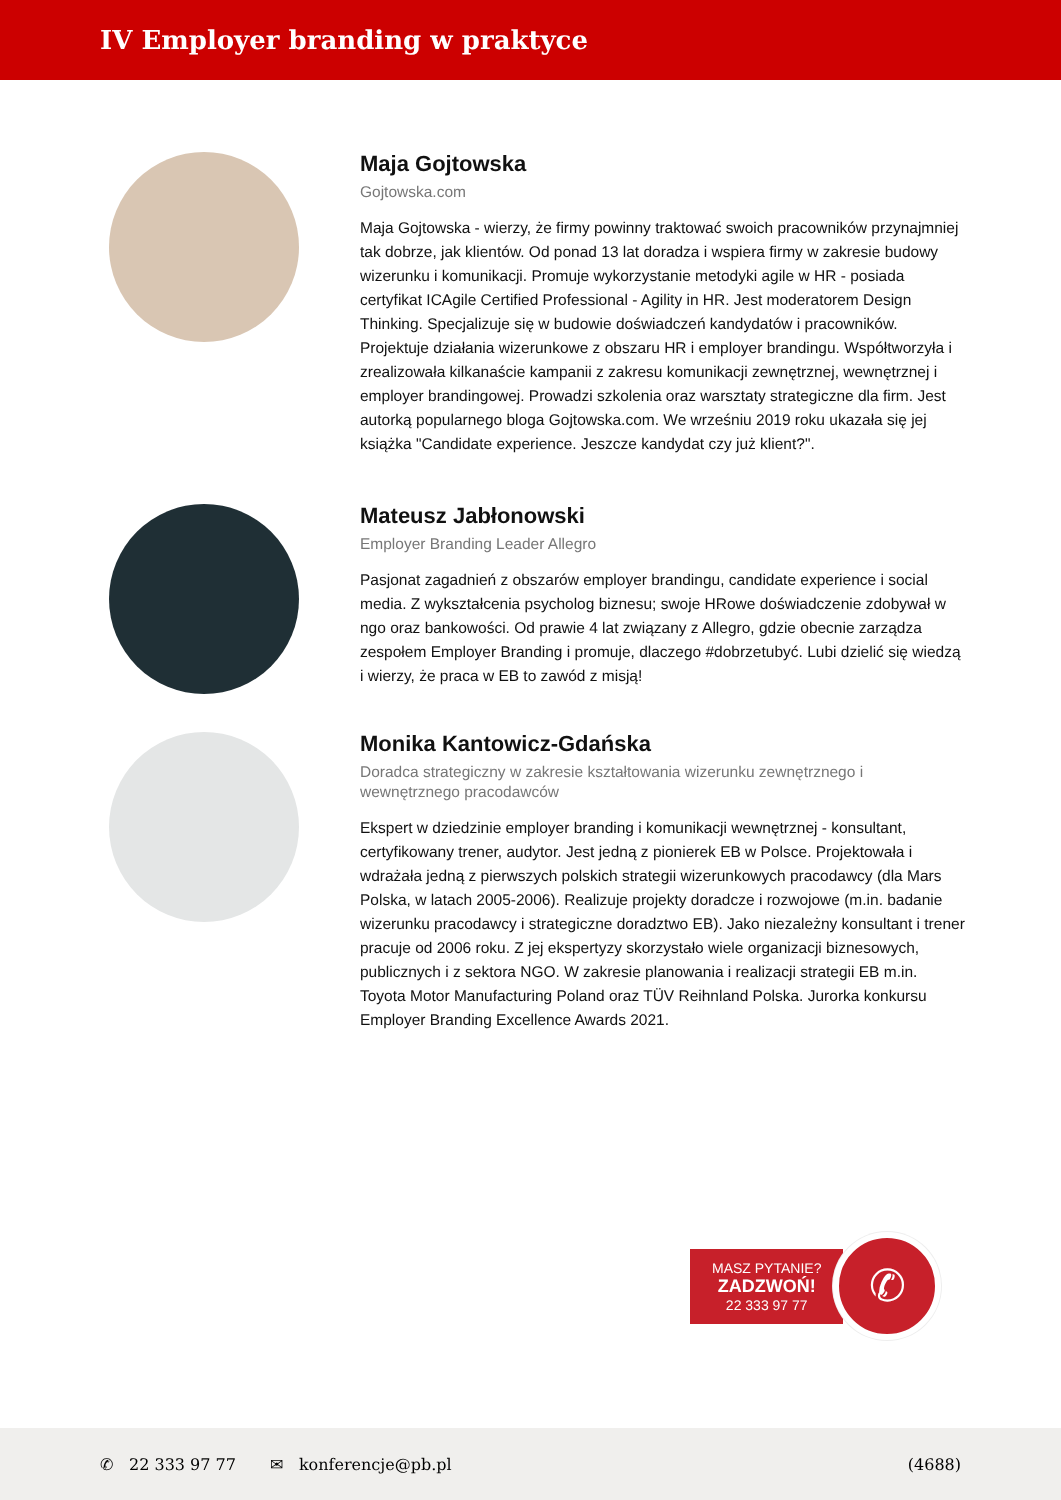IV Employer branding w praktyce
Maja Gojtowska
Gojtowska.com
Maja Gojtowska - wierzy, że firmy powinny traktować swoich pracowników przynajmniej tak dobrze, jak klientów. Od ponad 13 lat doradza i wspiera firmy w zakresie budowy wizerunku i komunikacji. Promuje wykorzystanie metodyki agile w HR - posiada certyfikat ICAgile Certified Professional - Agility in HR. Jest moderatorem Design Thinking. Specjalizuje się w budowie doświadczeń kandydatów i pracowników. Projektuje działania wizerunkowe z obszaru HR i employer brandingu. Współtworzyła i zrealizowała kilkanaście kampanii z zakresu komunikacji zewnętrznej, wewnętrznej i employer brandingowej. Prowadzi szkolenia oraz warsztaty strategiczne dla firm. Jest autorką popularnego bloga Gojtowska.com. We wrześniu 2019 roku ukazała się jej książka "Candidate experience. Jeszcze kandydat czy już klient?".
Mateusz Jabłonowski
Employer Branding Leader Allegro
Pasjonat zagadnień z obszarów employer brandingu, candidate experience i social media. Z wykształcenia psycholog biznesu; swoje HRowe doświadczenie zdobywał w ngo oraz bankowości. Od prawie 4 lat związany z Allegro, gdzie obecnie zarządza zespołem Employer Branding i promuje, dlaczego #dobrzetubyć. Lubi dzielić się wiedzą i wierzy, że praca w EB to zawód z misją!
Monika Kantowicz-Gdańska
Doradca strategiczny w zakresie kształtowania wizerunku zewnętrznego i wewnętrznego pracodawców
Ekspert w dziedzinie employer branding i komunikacji wewnętrznej - konsultant, certyfikowany trener, audytor. Jest jedną z pionierek EB w Polsce. Projektowała i wdrażała jedną z pierwszych polskich strategii wizerunkowych pracodawcy (dla Mars Polska, w latach 2005-2006). Realizuje projekty doradcze i rozwojowe (m.in. badanie wizerunku pracodawcy i strategiczne doradztwo EB). Jako niezależny konsultant i trener pracuje od 2006 roku. Z jej ekspertyzy skorzystało wiele organizacji biznesowych, publicznych i z sektora NGO. W zakresie planowania i realizacji strategii EB m.in. Toyota Motor Manufacturing Poland oraz TÜV Reihnland Polska. Jurorka konkursu Employer Branding Excellence Awards 2021.
MASZ PYTANIE?
ZADZWOŃ!
22 333 97 77
✆
✆ 22 333 97 77 ✉ konferencje@pb.pl (4688)